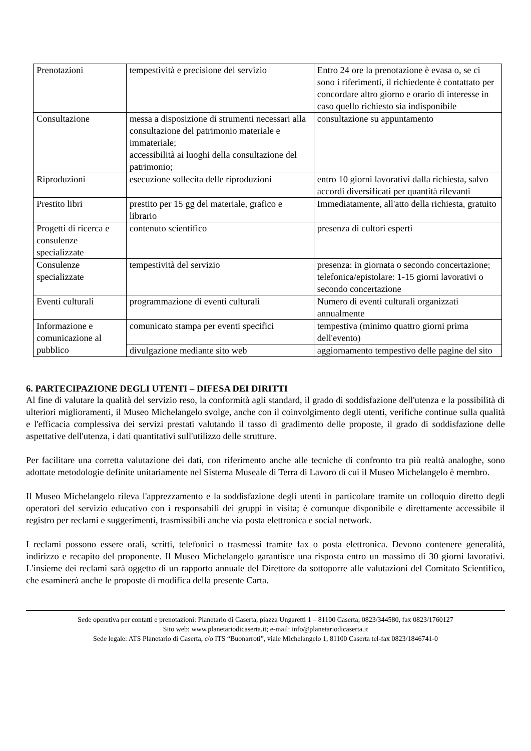| Prenotazioni | tempestività e precisione del servizio | Entro 24 ore la prenotazione è evasa o, se ci sono i riferimenti, il richiedente è contattato per concordare altro giorno e orario di interesse in caso quello richiesto sia indisponibile |
| Consultazione | messa a disposizione di strumenti necessari alla consultazione del patrimonio materiale e immateriale; accessibilità ai luoghi della consultazione del patrimonio; | consultazione su appuntamento |
| Riproduzioni | esecuzione sollecita delle riproduzioni | entro 10 giorni lavorativi dalla richiesta, salvo accordi diversificati per quantità rilevanti |
| Prestito libri | prestito per 15 gg del materiale, grafico e librario | Immediatamente, all'atto della richiesta, gratuito |
| Progetti di ricerca e consulenze specializzate | contenuto scientifico | presenza di cultori esperti |
| Consulenze specializzate | tempestività del servizio | presenza: in giornata o secondo concertazione; telefonica/epistolare: 1-15 giorni lavorativi o secondo concertazione |
| Eventi culturali | programmazione di eventi culturali | Numero di eventi culturali organizzati annualmente |
| Informazione e comunicazione al pubblico | comunicato stampa per eventi specifici | tempestiva (minimo quattro giorni prima dell'evento) |
| | divulgazione mediante sito web | aggiornamento tempestivo delle pagine del sito |
6. PARTECIPAZIONE DEGLI UTENTI – DIFESA DEI DIRITTI
Al fine di valutare la qualità del servizio reso, la conformità agli standard, il grado di soddisfazione dell'utenza e la possibilità di ulteriori miglioramenti, il Museo Michelangelo svolge, anche con il coinvolgimento degli utenti, verifiche continue sulla qualità e l'efficacia complessiva dei servizi prestati valutando il tasso di gradimento delle proposte, il grado di soddisfazione delle aspettative dell'utenza, i dati quantitativi sull'utilizzo delle strutture.
Per facilitare una corretta valutazione dei dati, con riferimento anche alle tecniche di confronto tra più realtà analoghe, sono adottate metodologie definite unitariamente nel Sistema Museale di Terra di Lavoro di cui il Museo Michelangelo è membro.
Il Museo Michelangelo rileva l'apprezzamento e la soddisfazione degli utenti in particolare tramite un colloquio diretto degli operatori del servizio educativo con i responsabili dei gruppi in visita; è comunque disponibile e direttamente accessibile il registro per reclami e suggerimenti, trasmissibili anche via posta elettronica e social network.
I reclami possono essere orali, scritti, telefonici o trasmessi tramite fax o posta elettronica. Devono contenere generalità, indirizzo e recapito del proponente. Il Museo Michelangelo garantisce una risposta entro un massimo di 30 giorni lavorativi. L'insieme dei reclami sarà oggetto di un rapporto annuale del Direttore da sottoporre alle valutazioni del Comitato Scientifico, che esaminerà anche le proposte di modifica della presente Carta.
Sede operativa per contatti e prenotazioni: Planetario di Caserta, piazza Ungaretti 1 – 81100 Caserta, 0823/344580, fax 0823/1760127
Sito web: www.planetariodicaserta.it; e-mail: info@planetariodicaserta.it
Sede legale: ATS Planetario di Caserta, c/o ITS “Buonarroti”, viale Michelangelo 1, 81100 Caserta tel-fax 0823/1846741-0